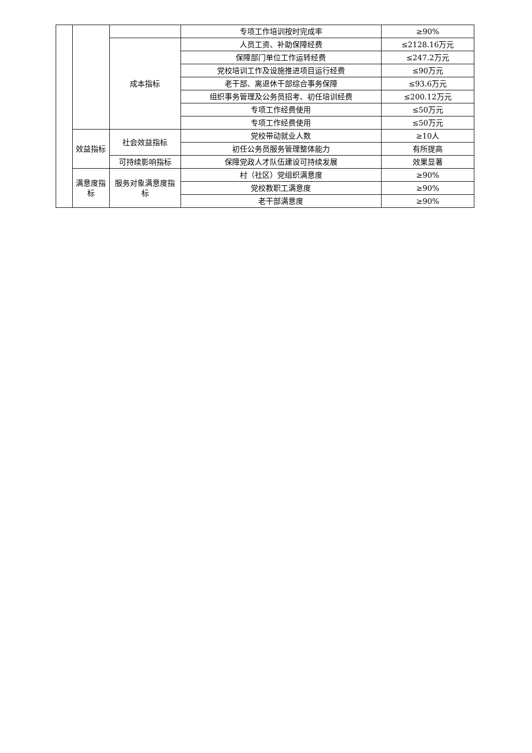| | | | 专项工作培训按时完成率 | ≥90% |
| | | 成本指标 | 人员工资、补助保障经费 | ≤2128.16万元 |
| | | | 保障部门单位工作运转经费 | ≤247.2万元 |
| | | | 党校培训工作及设施推进项目运行经费 | ≤90万元 |
| | | | 老干部、离退休干部综合事务保障 | ≤93.6万元 |
| | | | 组织事务管理及公务员招考、初任培训经费 | ≤200.12万元 |
| | | | 专项工作经费使用 | ≤50万元 |
| | | | 专项工作经费使用 | ≤50万元 |
| | 效益指标 | 社会效益指标 | 党校带动就业人数 | ≥10人 |
| | | | 初任公务员服务管理整体能力 | 有所提高 |
| | | 可持续影响指标 | 保障党政人才队伍建设可持续发展 | 效果显著 |
| | 满意度指标 | 服务对象满意度指标 | 村（社区）党组织满意度 | ≥90% |
| | | | 党校教职工满意度 | ≥90% |
| | | | 老干部满意度 | ≥90% |